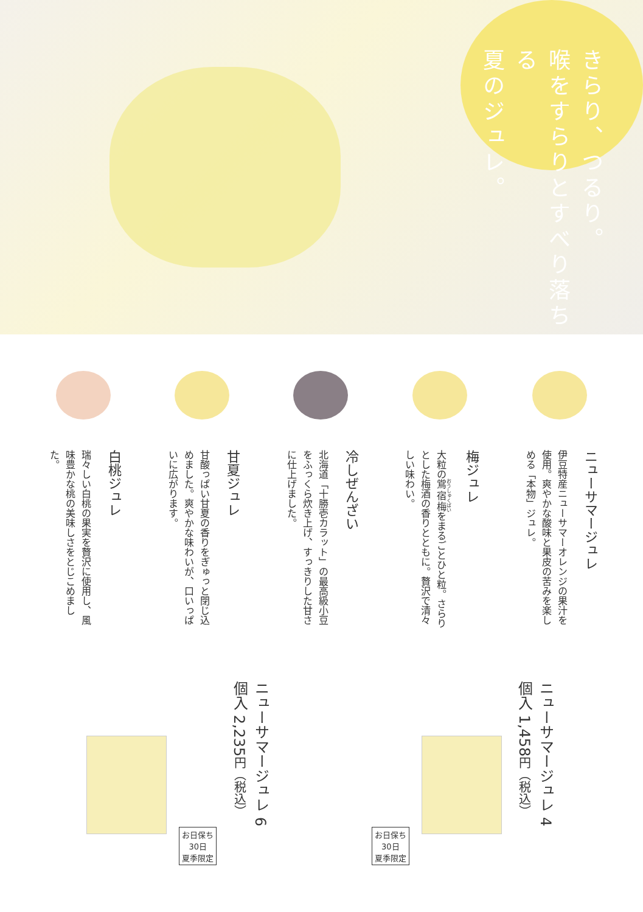きらり、つるり。
喉をすらりとすべり落ちる
夏のジュレ。
ニューサマージュレ
伊豆特産ニューサマーオレンジの果汁を使用。爽やかな酸味と果皮の苦みを楽しめる「本物」ジュレ。
梅ジュレ
大粒の鴬宿梅をまるごとひと粒。さらりとした梅酒の香りとともに。贅沢で清々しい味わい。
冷しぜんざい
北海道「十勝壱カラット」の最高級小豆をふっくら炊き上げ、すっきりした甘さに仕上げました。
甘夏ジュレ
甘酸っぱい甘夏の香りをぎゅっと閉じ込めました。爽やかな味わいが、口いっぱいに広がります。
白桃ジュレ
瑞々しい白桃の果実を贅沢に使用し、風味豊かな桃の美味しさをとじこめました。
ニューサマージュレ 4個入 1,458円（税込）
お日保ち
30日
夏季限定
ニューサマージュレ 6個入 2,235円（税込）
お日保ち
30日
夏季限定